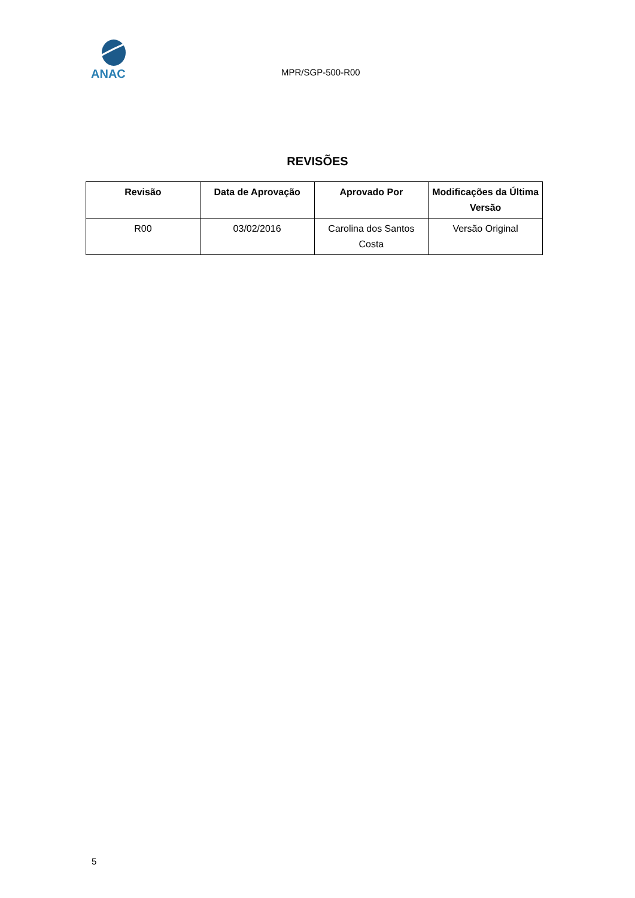ANAC
MPR/SGP-500-R00
REVISÕES
| Revisão | Data de Aprovação | Aprovado Por | Modificações da Última Versão |
| --- | --- | --- | --- |
| R00 | 03/02/2016 | Carolina dos Santos Costa | Versão Original |
5